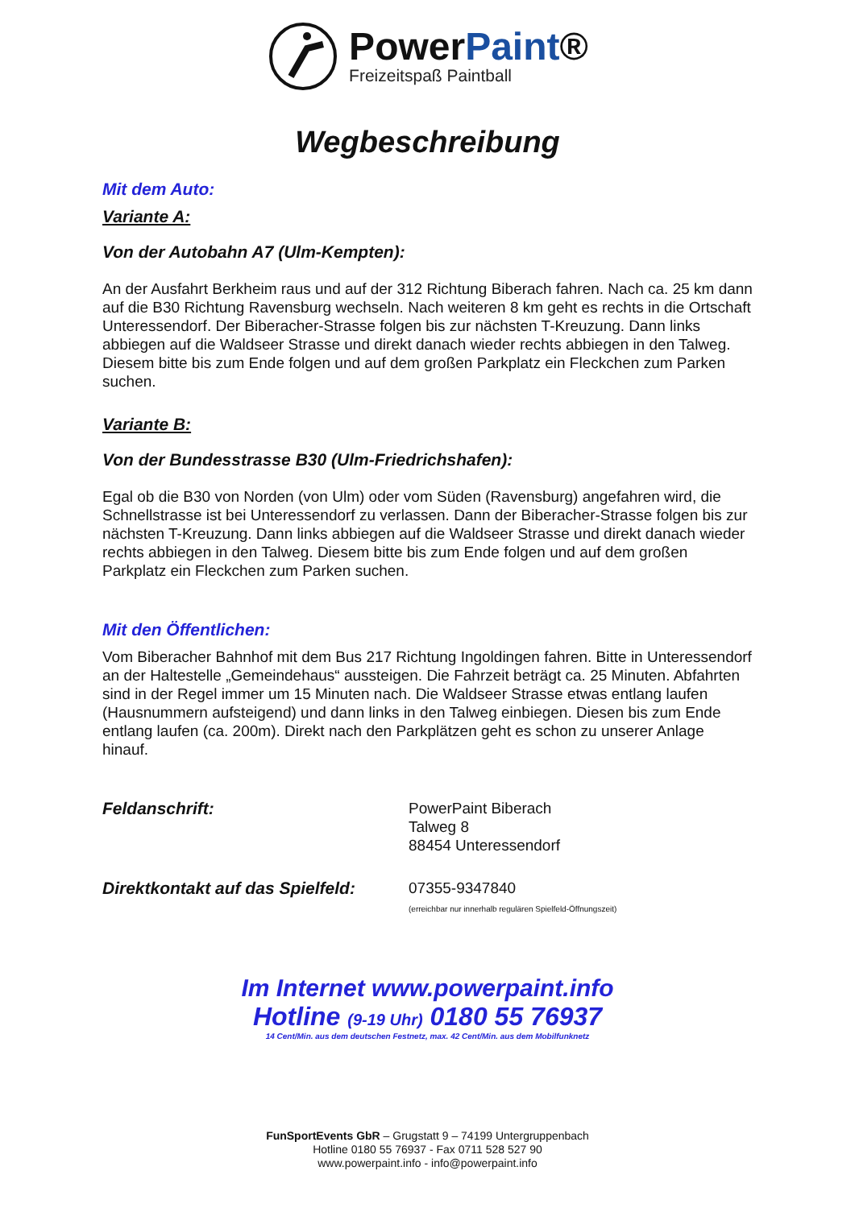PowerPaint®
Freizeitspaß Paintball
Wegbeschreibung
Mit dem Auto:
Variante A:
Von der Autobahn A7 (Ulm-Kempten):
An der Ausfahrt Berkheim raus und auf der 312 Richtung Biberach fahren. Nach ca. 25 km dann auf die B30 Richtung Ravensburg wechseln. Nach weiteren 8 km geht es rechts in die Ortschaft Unteressendorf. Der Biberacher-Strasse folgen bis zur nächsten T-Kreuzung. Dann links abbiegen auf die Waldseer Strasse und direkt danach wieder rechts abbiegen in den Talweg. Diesem bitte bis zum Ende folgen und auf dem großen Parkplatz ein Fleckchen zum Parken suchen.
Variante B:
Von der Bundesstrasse B30 (Ulm-Friedrichshafen):
Egal ob die B30 von Norden (von Ulm) oder vom Süden (Ravensburg) angefahren wird, die Schnellstrasse ist bei Unteressendorf zu verlassen. Dann der Biberacher-Strasse folgen bis zur nächsten T-Kreuzung. Dann links abbiegen auf die Waldseer Strasse und direkt danach wieder rechts abbiegen in den Talweg. Diesem bitte bis zum Ende folgen und auf dem großen Parkplatz ein Fleckchen zum Parken suchen.
Mit den Öffentlichen:
Vom Biberacher Bahnhof mit dem Bus 217 Richtung Ingoldingen fahren. Bitte in Unteressendorf an der Haltestelle „Gemeindehaus“ aussteigen. Die Fahrzeit beträgt ca. 25 Minuten. Abfahrten sind in der Regel immer um 15 Minuten nach. Die Waldseer Strasse etwas entlang laufen (Hausnummern aufsteigend) und dann links in den Talweg einbiegen. Diesen bis zum Ende entlang laufen (ca. 200m). Direkt nach den Parkplätzen geht es schon zu unserer Anlage hinauf.
Feldanschrift: PowerPaint Biberach
Talweg 8
88454 Unteressendorf
Direktkontakt auf das Spielfeld:
07355-9347840
(erreichbar nur innerhalb regulären Spielfeld-Öffnungszeit)
Im Internet www.powerpaint.info
Hotline (9-19 Uhr) 0180 55 76937
14 Cent/Min. aus dem deutschen Festnetz, max. 42 Cent/Min. aus dem Mobilfunknetz
FunSportEvents GbR – Grugstatt 9 – 74199 Untergruppenbach
Hotline 0180 55 76937 - Fax 0711 528 527 90
www.powerpaint.info - info@powerpaint.info